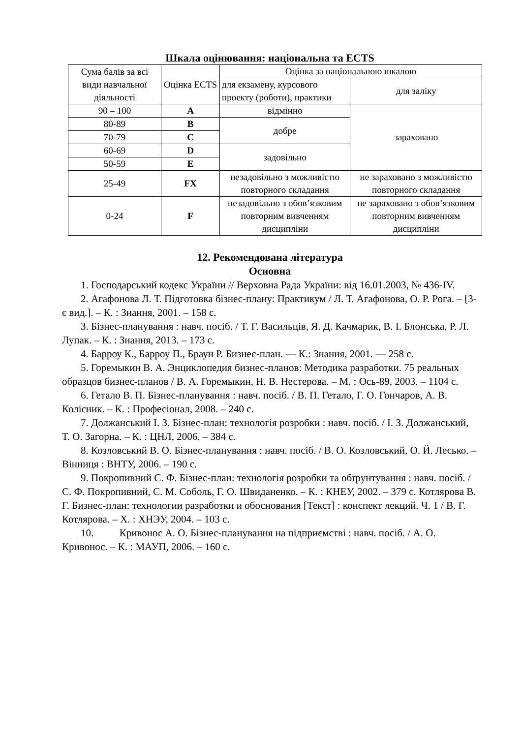Шкала оцінювання: національна та ECTS
| Сума балів за всі види навчальної діяльності | Оцінка ECTS | Оцінка за національною шкалою | |
| --- | --- | --- | --- |
| | | для екзамену, курсового проекту (роботи), практики | для заліку |
| 90 – 100 | A | відмінно | зараховано |
| 80-89 | B | добре | |
| 70-79 | C | | |
| 60-69 | D | задовільно | |
| 50-59 | E | | |
| 25-49 | FX | незадовільно з можливістю повторного складання | не зараховано з можливістю повторного складання |
| 0-24 | F | незадовільно з обов’язковим повторним вивченням дисципліни | не зараховано з обов’язковим повторним вивченням дисципліни |
12. Рекомендована література
Основна
1. Господарський кодекс України // Верховна Рада України: від 16.01.2003, № 436-IV.
2. Агафонова Л. Т. Підготовка бізнес-плану: Практикум / Л. Т. Агафонова, О. Р. Рога. – [3-є вид.]. – К. : Знання, 2001. – 158 с.
3. Бізнес-планування : навч. посіб. / Т. Г. Васильців, Я. Д. Качмарик, В. І. Блонська, Р. Л. Лупак. – К. : Знання, 2013. – 173 с.
4. Барроу К., Барроу П., Браун Р. Бизнес-план. — К.: Знання, 2001. — 258 с.
5. Горемыкин В. А. Энциклопедия бизнес-планов: Методика разработки. 75 реальных образцов бизнес-планов / В. А. Горемыкин, Н. В. Нестерова. – М. : Ось-89, 2003. – 1104 с.
6. Гетало В. П. Бізнес-планування : навч. посіб. / В. П. Гетало, Г. О. Гончаров, А. В. Колісник. – К. : Професіонал, 2008. – 240 с.
7. Должанський І. З. Бізнес-план: технологія розробки : навч. посіб. / І. З. Должанський, Т. О. Загорна. – К. : ЦНЛ, 2006. – 384 с.
8. Козловський В. О. Бізнес-планування : навч. посіб. / В. О. Козловський, О. Й. Лесько. – Вінниця : ВНТУ, 2006. – 190 с.
9. Покропивний С. Ф. Бізнес-план: технологія розробки та обґрунтування : навч. посіб. / С. Ф. Покропивний, С. М. Соболь, Г. О. Швиданенко. – К. : КНЕУ, 2002. – 379 с. Котлярова В. Г. Бизнес-план: технологии разработки и обоснования [Текст] : конспект лекций. Ч. 1 / В. Г. Котлярова. – Х. : ХНЭУ, 2004. – 103 с.
10. Кривонос А. О. Бізнес-планування на підприємстві : навч. посіб. / А. О. Кривонос. – К. : МАУП, 2006. – 160 с.